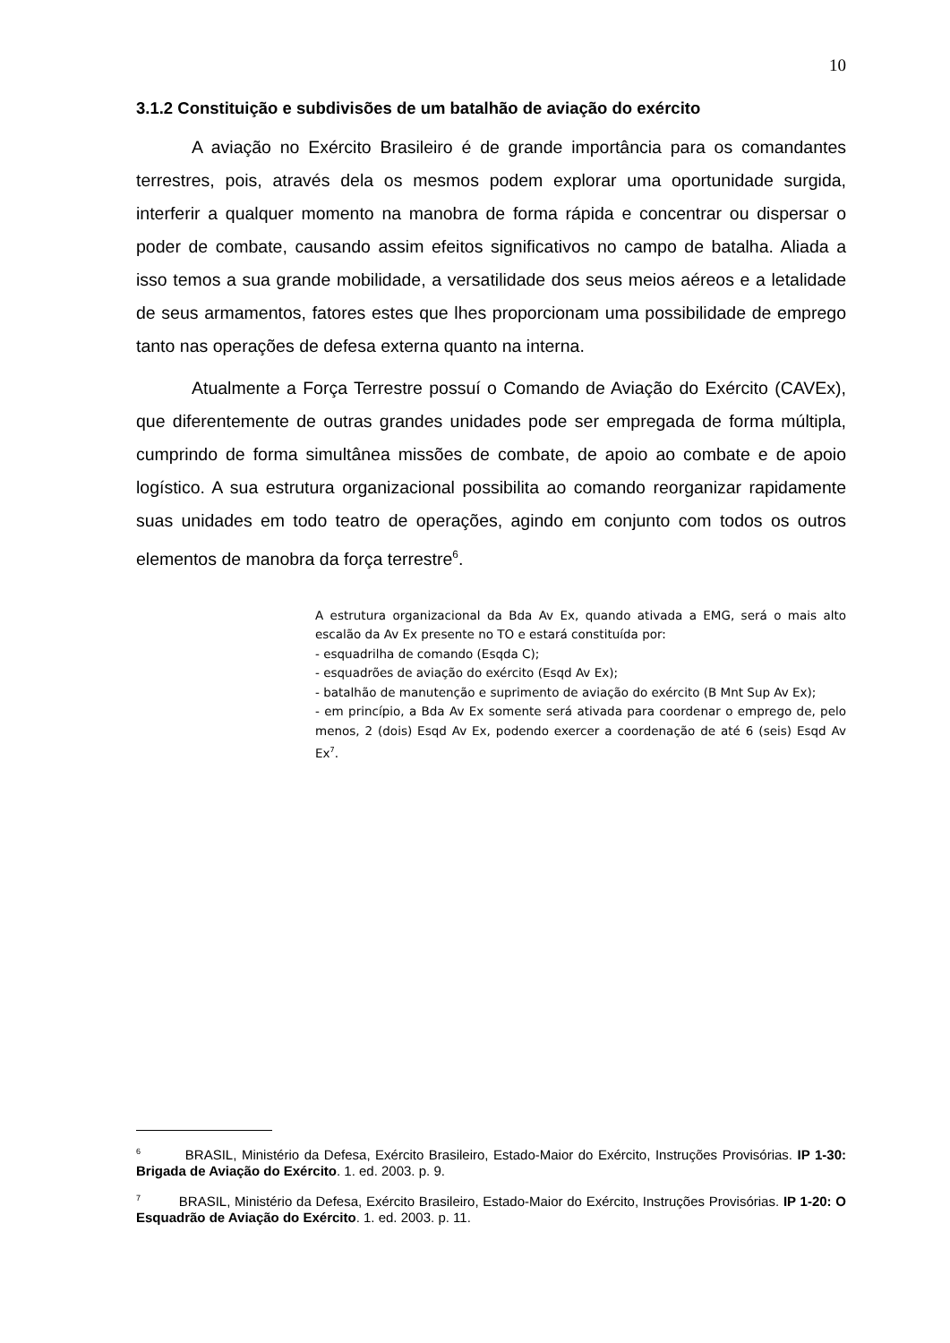10
3.1.2 Constituição e subdivisões de um batalhão de aviação do exército
A aviação no Exército Brasileiro é de grande importância para os comandantes terrestres, pois, através dela os mesmos podem explorar uma oportunidade surgida, interferir a qualquer momento na manobra de forma rápida e concentrar ou dispersar o poder de combate, causando assim efeitos significativos no campo de batalha. Aliada a isso temos a sua grande mobilidade, a versatilidade dos seus meios aéreos e a letalidade de seus armamentos, fatores estes que lhes proporcionam uma possibilidade de emprego tanto nas operações de defesa externa quanto na interna.
Atualmente a Força Terrestre possuí o Comando de Aviação do Exército (CAVEx), que diferentemente de outras grandes unidades pode ser empregada de forma múltipla, cumprindo de forma simultânea missões de combate, de apoio ao combate e de apoio logístico. A sua estrutura organizacional possibilita ao comando reorganizar rapidamente suas unidades em todo teatro de operações, agindo em conjunto com todos os outros elementos de manobra da força terrestre<sup>6</sup>.
A estrutura organizacional da Bda Av Ex, quando ativada a EMG, será o mais alto escalão da Av Ex presente no TO e estará constituída por:
- esquadrilha de comando (Esqda C);
- esquadrões de aviação do exército (Esqd Av Ex);
- batalhão de manutenção e suprimento de aviação do exército (B Mnt Sup Av Ex);
- em princípio, a Bda Av Ex somente será ativada para coordenar o emprego de, pelo menos, 2 (dois) Esqd Av Ex, podendo exercer a coordenação de até 6 (seis) Esqd Av Ex<sup>7</sup>.
<sup>6</sup> BRASIL, Ministério da Defesa, Exército Brasileiro, Estado-Maior do Exército, Instruções Provisórias. IP 1-30: Brigada de Aviação do Exército. 1. ed. 2003. p. 9.
<sup>7</sup> BRASIL, Ministério da Defesa, Exército Brasileiro, Estado-Maior do Exército, Instruções Provisórias. IP 1-20: O Esquadrão de Aviação do Exército. 1. ed. 2003. p. 11.